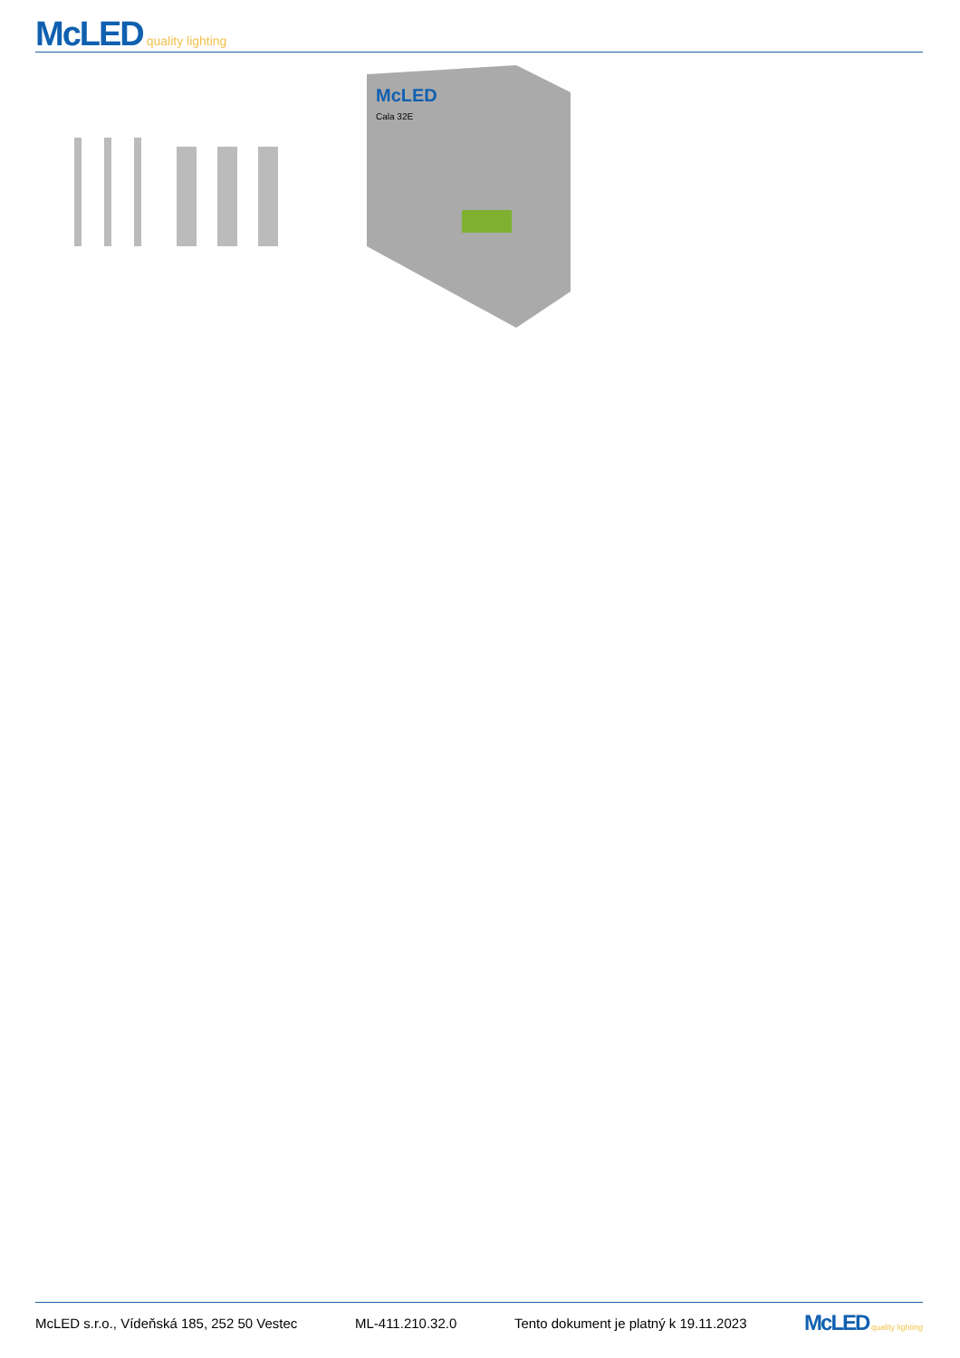McLED quality lighting
McLED
Cala 32E
McLED s.r.o., Vídeňská 185, 252 50 Vestec ML-411.210.32.0 Tento dokument je platný k 19.11.2023 McLED quality lighting